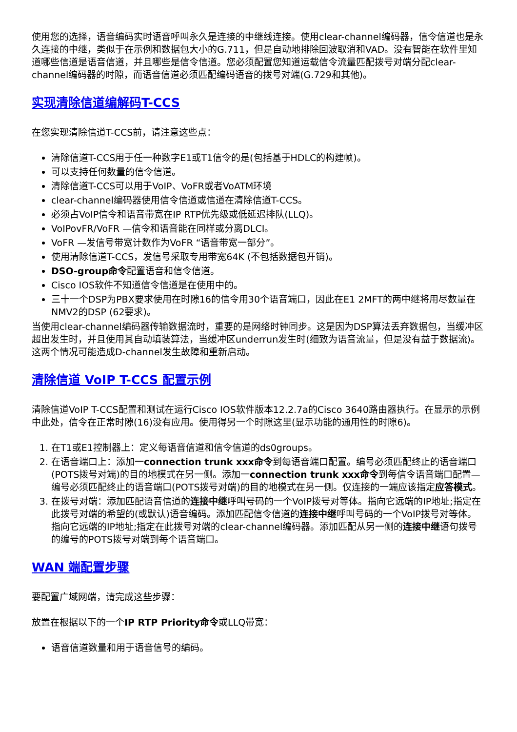使用您的选择，语音编码实时语音呼叫永久是连接的中继线连接。使用clear-channel编码器，信令信道也是永久连接的中继，类似于在示例和数据包大小的G.711，但是自动地排除回波取消和VAD。没有智能在软件里知道哪些信道是语音信道，并且哪些是信令信道。您必须配置您知道运载信令流量匹配拨号对端分配clear-channel编码器的时隙，而语音信道必须匹配编码语音的拨号对端(G.729和其他)。
实现清除信道编解码T-CCS
在您实现清除信道T-CCS前，请注意这些点：
清除信道T-CCS用于任一种数字E1或T1信令的是(包括基于HDLC的构建帧)。
可以支持任何数量的信令信道。
清除信道T-CCS可以用于VoIP、VoFR或者VoATM环境
clear-channel编码器使用信令信道或信道在清除信道T-CCS。
必须占VoIP信令和语音带宽在IP RTP优先级或低延迟排队(LLQ)。
VoIPovFR/VoFR —信令和语音能在同样或分离DLCI。
VoFR —发信号带宽计数作为VoFR “语音带宽一部分”。
使用清除信道T-CCS，发信号采取专用带宽64K (不包括数据包开销)。
DSO-group命令配置语音和信令信道。
Cisco IOS软件不知道信令信道是在使用中的。
三十一个DSP为PBX要求使用在时隙16的信令用30个语音端口，因此在E1 2MFT的两中继将用尽数量在NMV2的DSP (62要求)。
当使用clear-channel编码器传输数据流时，重要的是网络时钟同步。这是因为DSP算法丢弃数据包，当缓冲区超出发生时，并且使用其自动填装算法，当缓冲区underrun发生时(细致为语音流量，但是没有益于数据流)。这两个情况可能造成D-channel发生故障和重新启动。
清除信道 VoIP T-CCS 配置示例
清除信道VoIP T-CCS配置和测试在运行Cisco IOS软件版本12.2.7a的Cisco 3640路由器执行。在显示的示例中此处，信令在正常时隙(16)没有应用。使用得另一个时隙这里(显示功能的通用性的时隙6)。
1. 在T1或E1控制器上：定义每语音信道和信令信道的ds0groups。
2. 在语音端口上：添加一connection trunk xxx命令到每语音端口配置。编号必须匹配终止的语音端口(POTS拨号对端)的目的地模式在另一侧。添加一connection trunk xxx命令到每信令语音端口配置—编号必须匹配终止的语音端口(POTS拨号对端)的目的地模式在另一侧。仅连接的一端应该指定应答模式。
3. 在拨号对端：添加匹配语音信道的连接中继呼叫号码的一个VoIP拨号对等体。指向它远端的IP地址;指定在此拨号对端的希望的(或默认)语音编码。添加匹配信令信道的连接中继呼叫号码的一个VoIP拨号对等体。指向它远端的IP地址;指定在此拨号对端的clear-channel编码器。添加匹配从另一侧的连接中继语句拨号的编号的POTS拨号对端到每个语音端口。
WAN 端配置步骤
要配置广域网端，请完成这些步骤：
放置在根据以下的一个IP RTP Priority命令或LLQ带宽：
语音信道数量和用于语音信号的编码。